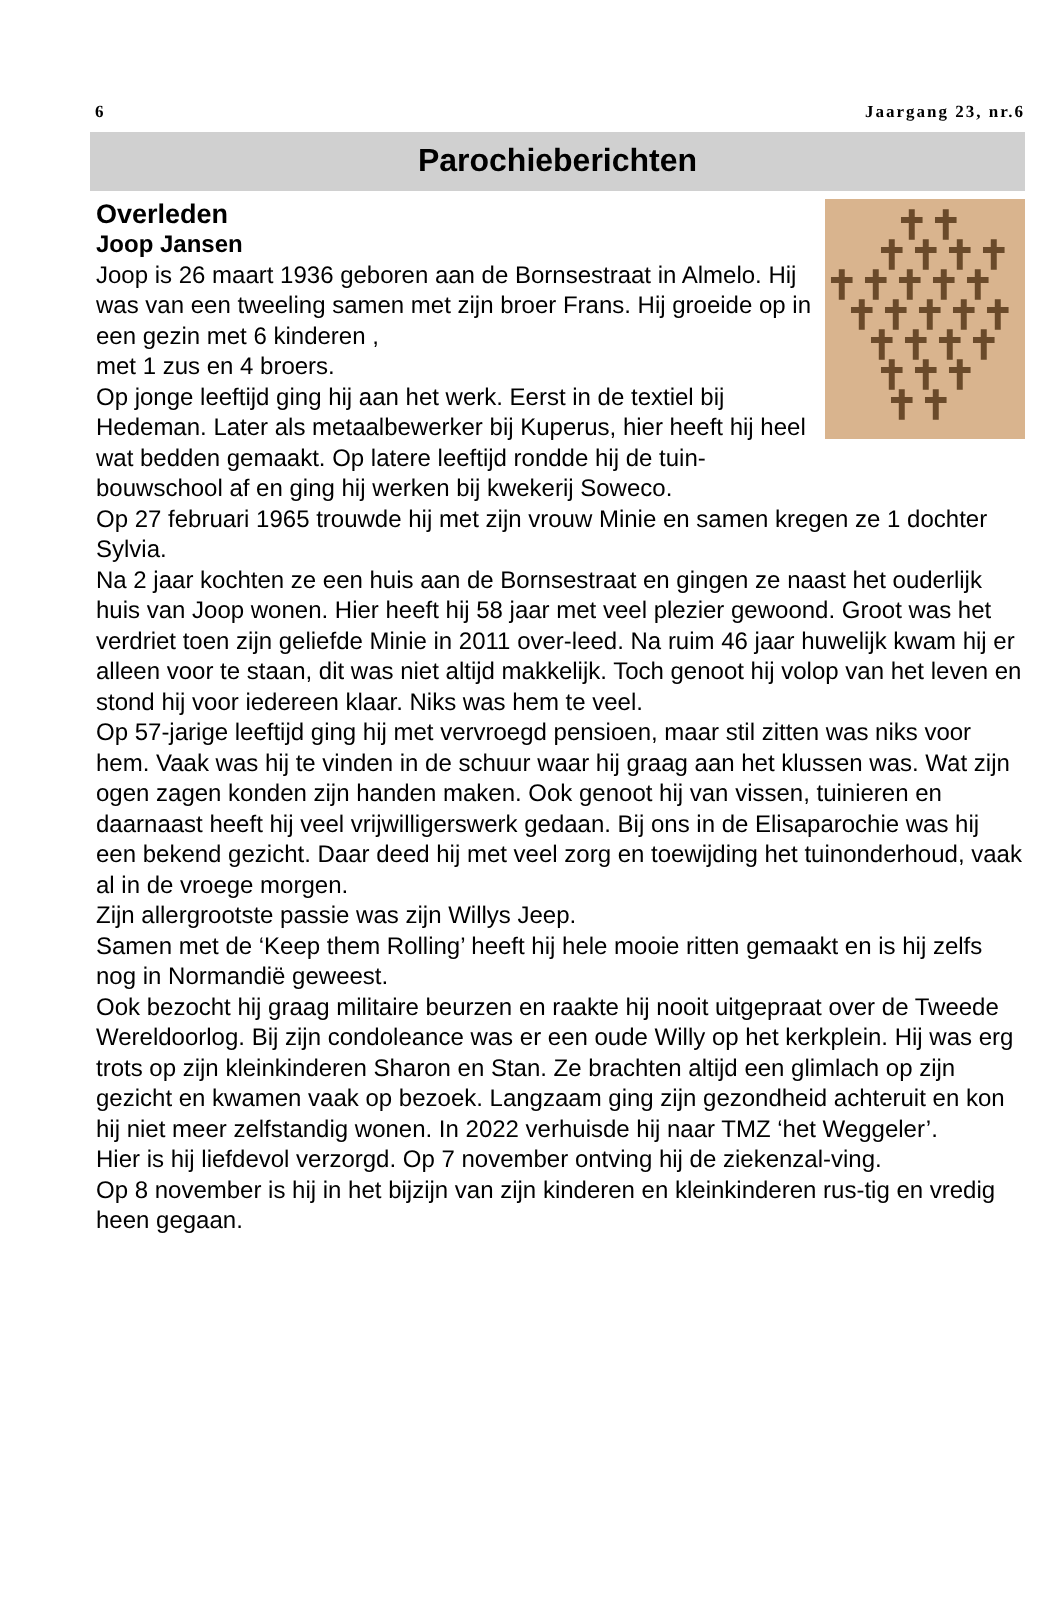6 Jaargang 23, nr.6
Parochieberichten
✝✝
✝✝✝✝
✝✝✝✝✝
✝✝✝✝✝
✝✝✝✝
✝✝✝
✝✝
Overleden
Joop Jansen
Joop is 26 maart 1936 geboren aan de Bornsestraat in Almelo. Hij was van een tweeling samen met zijn broer Frans. Hij groeide op in een gezin met 6 kinderen ,
met 1 zus en 4 broers.
Op jonge leeftijd ging hij aan het werk. Eerst in de textiel bij Hedeman. Later als metaalbewerker bij Kuperus, hier heeft hij heel wat bedden gemaakt. Op latere leeftijd rondde hij de tuin-bouwschool af en ging hij werken bij kwekerij Soweco.
Op 27 februari 1965 trouwde hij met zijn vrouw Minie en samen kregen ze 1 dochter Sylvia.
Na 2 jaar kochten ze een huis aan de Bornsestraat en gingen ze naast het ouderlijk huis van Joop wonen. Hier heeft hij 58 jaar met veel plezier gewoond. Groot was het verdriet toen zijn geliefde Minie in 2011 over-leed. Na ruim 46 jaar huwelijk kwam hij er alleen voor te staan, dit was niet altijd makkelijk. Toch genoot hij volop van het leven en stond hij voor iedereen klaar. Niks was hem te veel.
Op 57-jarige leeftijd ging hij met vervroegd pensioen, maar stil zitten was niks voor hem. Vaak was hij te vinden in de schuur waar hij graag aan het klussen was. Wat zijn ogen zagen konden zijn handen maken. Ook genoot hij van vissen, tuinieren en daarnaast heeft hij veel vrijwilligerswerk gedaan. Bij ons in de Elisaparochie was hij een bekend gezicht. Daar deed hij met veel zorg en toewijding het tuinonderhoud, vaak al in de vroege morgen.
Zijn allergrootste passie was zijn Willys Jeep.
Samen met de ‘Keep them Rolling’ heeft hij hele mooie ritten gemaakt en is hij zelfs nog in Normandië geweest.
Ook bezocht hij graag militaire beurzen en raakte hij nooit uitgepraat over de Tweede Wereldoorlog. Bij zijn condoleance was er een oude Willy op het kerkplein. Hij was erg trots op zijn kleinkinderen Sharon en Stan. Ze brachten altijd een glimlach op zijn gezicht en kwamen vaak op bezoek. Langzaam ging zijn gezondheid achteruit en kon hij niet meer zelfstandig wonen. In 2022 verhuisde hij naar TMZ ‘het Weggeler’.
Hier is hij liefdevol verzorgd. Op 7 november ontving hij de ziekenzal-ving.
Op 8 november is hij in het bijzijn van zijn kinderen en kleinkinderen rus-tig en vredig heen gegaan.